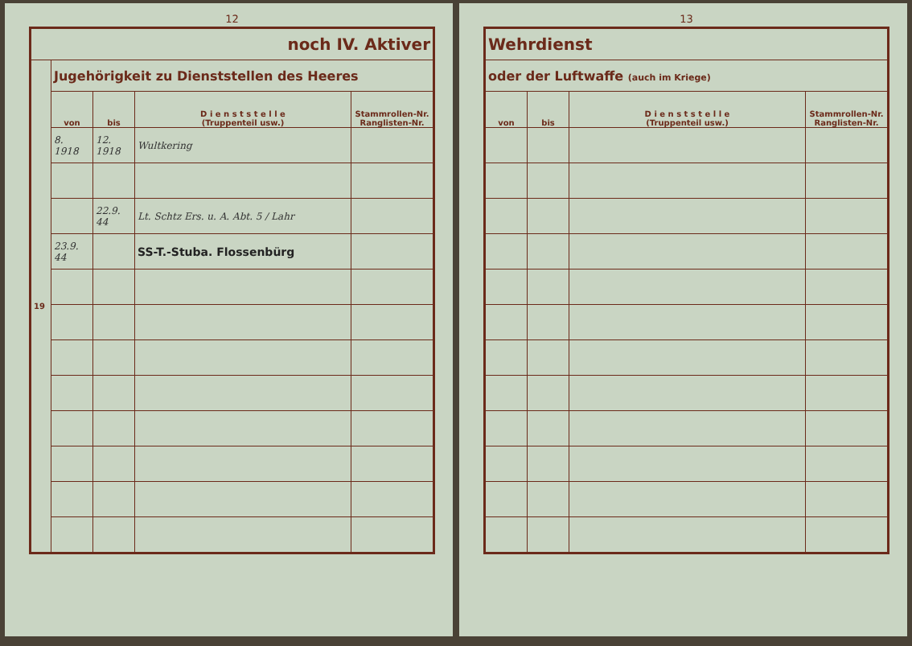12
| noch IV. Aktiver | | | | |
| 19 | Jugehörigkeit zu Dienststellen des Heeres | | | |
| | von | bis | D i e n s t s t e l l e (Truppenteil usw.) | Stammrollen-Nr. Ranglisten-Nr. |
| | 8. 1918 | 12. 1918 | Wultkering | |
| | | 22.9. 44 | Lt. Schtz Ers. u. A. Abt. 5 / Lahr | |
| | 23.9. 44 | | SS-T.-Stuba. Flossenbürg | |
13
| Wehrdienst | | | |
| oder der Luftwaffe (auch im Kriege) | | | |
| von | bis | D i e n s t s t e l l e (Truppenteil usw.) | Stammrollen-Nr. Ranglisten-Nr. |